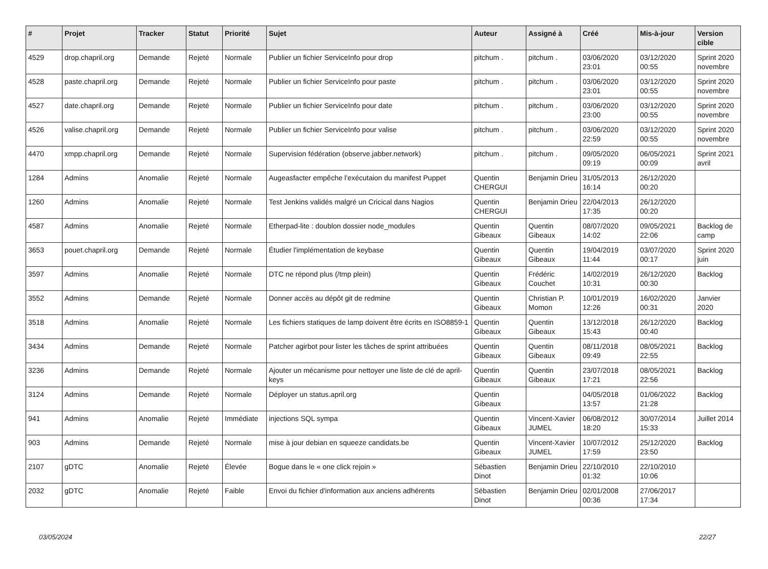| # | Projet | Tracker | Statut | Priorité | Sujet | Auteur | Assigné à | Créé | Mis-à-jour | Version cible |
| --- | --- | --- | --- | --- | --- | --- | --- | --- | --- | --- |
| 4529 | drop.chapril.org | Demande | Rejeté | Normale | Publier un fichier ServiceInfo pour drop | pitchum . | pitchum . | 03/06/2020 23:01 | 03/12/2020 00:55 | Sprint 2020 novembre |
| 4528 | paste.chapril.org | Demande | Rejeté | Normale | Publier un fichier ServiceInfo pour paste | pitchum . | pitchum . | 03/06/2020 23:01 | 03/12/2020 00:55 | Sprint 2020 novembre |
| 4527 | date.chapril.org | Demande | Rejeté | Normale | Publier un fichier ServiceInfo pour date | pitchum . | pitchum . | 03/06/2020 23:00 | 03/12/2020 00:55 | Sprint 2020 novembre |
| 4526 | valise.chapril.org | Demande | Rejeté | Normale | Publier un fichier ServiceInfo pour valise | pitchum . | pitchum . | 03/06/2020 22:59 | 03/12/2020 00:55 | Sprint 2020 novembre |
| 4470 | xmpp.chapril.org | Demande | Rejeté | Normale | Supervision fédération (observe.jabber.network) | pitchum . | pitchum . | 09/05/2020 09:19 | 06/05/2021 00:09 | Sprint 2021 avril |
| 1284 | Admins | Anomalie | Rejeté | Normale | Augeasfacter empêche l'exécutaion du manifest Puppet | Quentin CHERGUI | Benjamin Drieu | 31/05/2013 16:14 | 26/12/2020 00:20 | |
| 1260 | Admins | Anomalie | Rejeté | Normale | Test Jenkins validés malgré un Cricical dans Nagios | Quentin CHERGUI | Benjamin Drieu | 22/04/2013 17:35 | 26/12/2020 00:20 | |
| 4587 | Admins | Anomalie | Rejeté | Normale | Etherpad-lite : doublon dossier node_modules | Quentin Gibeaux | Quentin Gibeaux | 08/07/2020 14:02 | 09/05/2021 22:06 | Backlog de camp |
| 3653 | pouet.chapril.org | Demande | Rejeté | Normale | Étudier l'implémentation de keybase | Quentin Gibeaux | Quentin Gibeaux | 19/04/2019 11:44 | 03/07/2020 00:17 | Sprint 2020 juin |
| 3597 | Admins | Anomalie | Rejeté | Normale | DTC ne répond plus (/tmp plein) | Quentin Gibeaux | Frédéric Couchet | 14/02/2019 10:31 | 26/12/2020 00:30 | Backlog |
| 3552 | Admins | Demande | Rejeté | Normale | Donner accès au dépôt git de redmine | Quentin Gibeaux | Christian P. Momon | 10/01/2019 12:26 | 16/02/2020 00:31 | Janvier 2020 |
| 3518 | Admins | Anomalie | Rejeté | Normale | Les fichiers statiques de lamp doivent être écrits en ISO8859-1 | Quentin Gibeaux | Quentin Gibeaux | 13/12/2018 15:43 | 26/12/2020 00:40 | Backlog |
| 3434 | Admins | Demande | Rejeté | Normale | Patcher agirbot pour lister les tâches de sprint attribuées | Quentin Gibeaux | Quentin Gibeaux | 08/11/2018 09:49 | 08/05/2021 22:55 | Backlog |
| 3236 | Admins | Demande | Rejeté | Normale | Ajouter un mécanisme pour nettoyer une liste de clé de april-keys | Quentin Gibeaux | Quentin Gibeaux | 23/07/2018 17:21 | 08/05/2021 22:56 | Backlog |
| 3124 | Admins | Demande | Rejeté | Normale | Déployer un status.april.org | Quentin Gibeaux | | 04/05/2018 13:57 | 01/06/2022 21:28 | Backlog |
| 941 | Admins | Anomalie | Rejeté | Immédiate | injections SQL sympa | Quentin Gibeaux | Vincent-Xavier JUMEL | 06/08/2012 18:20 | 30/07/2014 15:33 | Juillet 2014 |
| 903 | Admins | Demande | Rejeté | Normale | mise à jour debian en squeeze candidats.be | Quentin Gibeaux | Vincent-Xavier JUMEL | 10/07/2012 17:59 | 25/12/2020 23:50 | Backlog |
| 2107 | gDTC | Anomalie | Rejeté | Élevée | Bogue dans le « one click rejoin » | Sébastien Dinot | Benjamin Drieu | 22/10/2010 01:32 | 22/10/2010 10:06 | |
| 2032 | gDTC | Anomalie | Rejeté | Faible | Envoi du fichier d'information aux anciens adhérents | Sébastien Dinot | Benjamin Drieu | 02/01/2008 00:36 | 27/06/2017 17:34 | |
03/05/2024 22/27